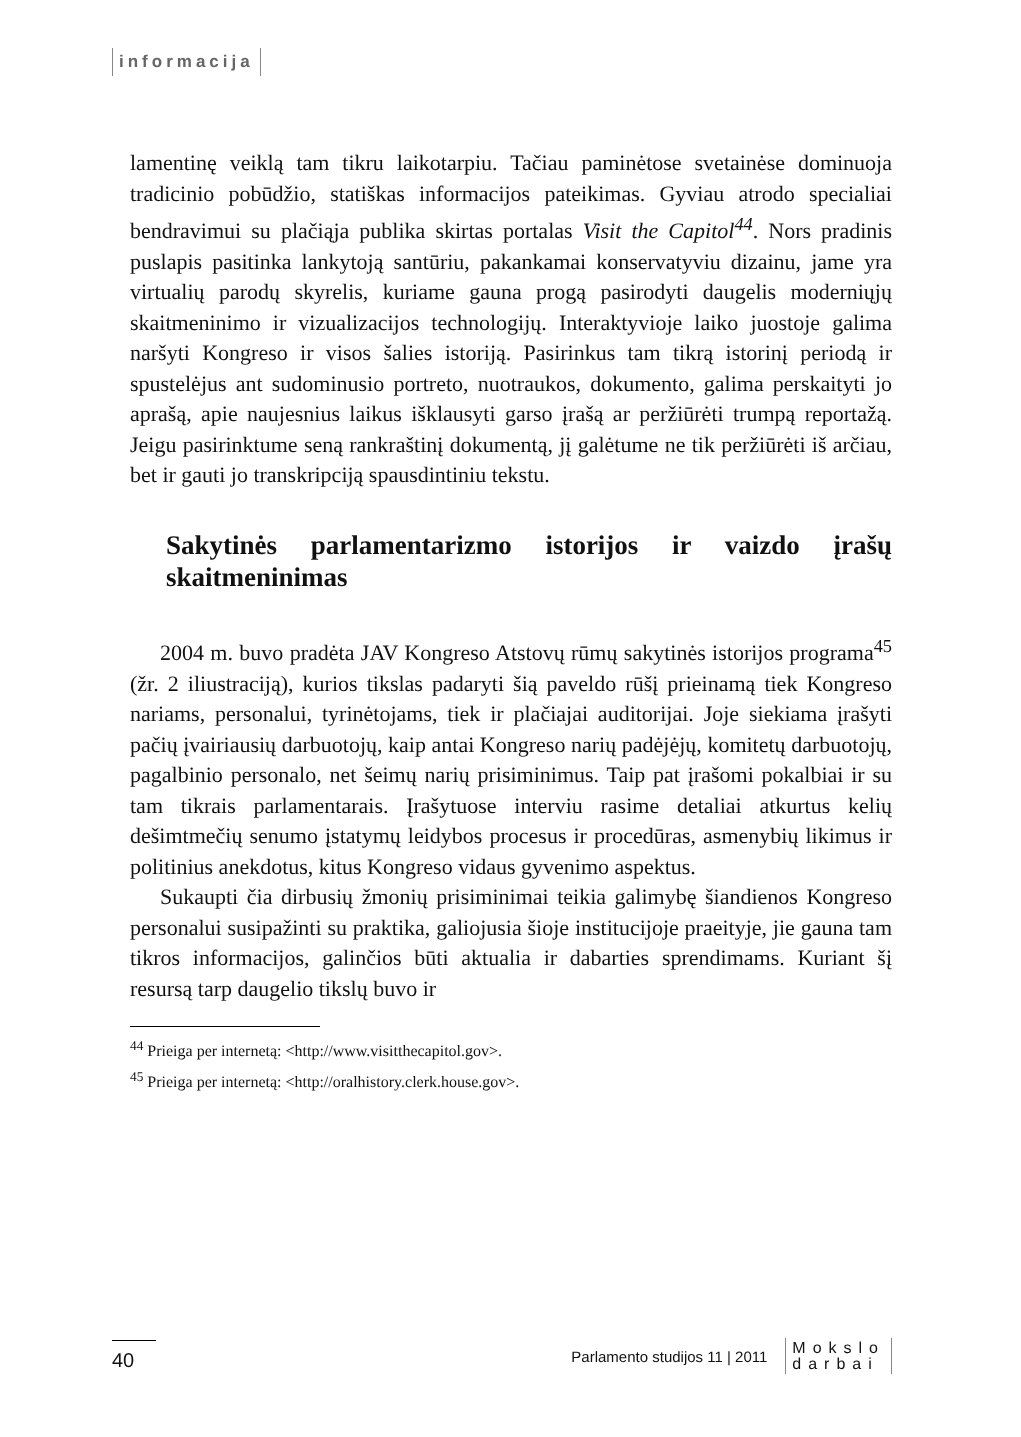informacija
lamentinę veiklą tam tikru laikotarpiu. Tačiau paminėtose svetainėse dominuoja tradicinio pobūdžio, statiškas informacijos pateikimas. Gyviau atrodo specialiai bendravimui su plačiąja publika skirtas portalas Visit the Capitol<sup>44</sup>. Nors pradinis puslapis pasitinka lankytoją santūriu, pakankamai konservatyviu dizainu, jame yra virtualių parodų skyrelis, kuriame gauna progą pasirodyti daugelis moderniųjų skaitmeninimo ir vizualizacijos technologijų. Interaktyvioje laiko juostoje galima naršyti Kongreso ir visos šalies istoriją. Pasirinkus tam tikrą istorinį periodą ir spustelėjus ant sudominusio portreto, nuotraukos, dokumento, galima perskaityti jo aprašą, apie naujesnius laikus išklausyti garso įrašą ar peržiūrėti trumpą reportažą. Jeigu pasirinktume seną rankraštinį dokumentą, jį galėtume ne tik peržiūrėti iš arčiau, bet ir gauti jo transkripciją spausdintiniu tekstu.
Sakytinės parlamentarizmo istorijos ir vaizdo įrašų skaitmeninimas
2004 m. buvo pradėta JAV Kongreso Atstovų rūmų sakytinės istorijos programa<sup>45</sup> (žr. 2 iliustraciją), kurios tikslas padaryti šią paveldo rūšį prieinamą tiek Kongreso nariams, personalui, tyrinėtojams, tiek ir plačiajai auditorijai. Joje siekiama įrašyti pačių įvairiausių darbuotojų, kaip antai Kongreso narių padėjėjų, komitetų darbuotojų, pagalbinio personalo, net šeimų narių prisiminimus. Taip pat įrašomi pokalbiai ir su tam tikrais parlamentarais. Įrašytuose interviu rasime detaliai atkurtus kelių dešimtmečių senumo įstatymų leidybos procesus ir procedūras, asmenybių likimus ir politinius anekdotus, kitus Kongreso vidaus gyvenimo aspektus.
Sukaupti čia dirbusių žmonių prisiminimai teikia galimybę šiandienos Kongreso personalui susipažinti su praktika, galiojusia šioje institucijoje praeityje, jie gauna tam tikros informacijos, galinčios būti aktualia ir dabarties sprendimams. Kuriant šį resursą tarp daugelio tikslų buvo ir
<sup>44</sup> Prieiga per internetą: <http://www.visitthecapitol.gov>.
<sup>45</sup> Prieiga per internetą: <http://oralhistory.clerk.house.gov>.
40
Parlamento studijos 11 | 2011 Mokslo
darbai